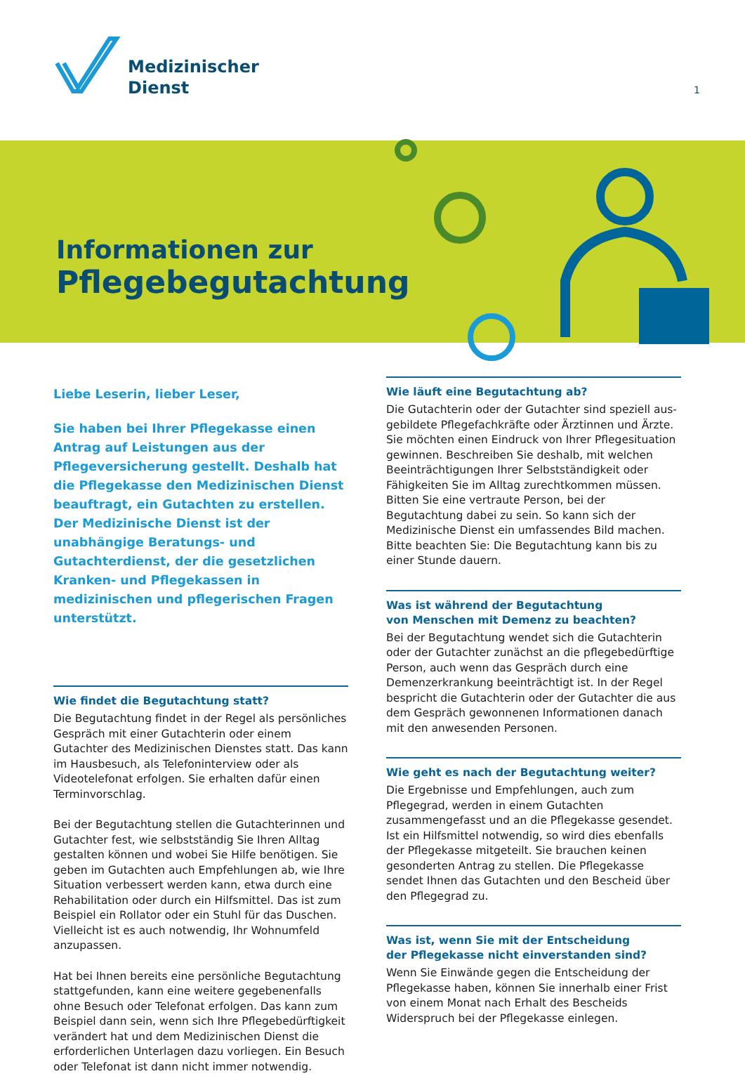Medizinischer
Dienst
1
Informationen zur
Pflegebegutachtung
Liebe Leserin, lieber Leser,
Sie haben bei Ihrer Pflegekasse einen Antrag auf Leistungen aus der Pflegeversicherung gestellt. Deshalb hat die Pflegekasse den Medizinischen Dienst beauftragt, ein Gutachten zu erstellen. Der Medizinische Dienst ist der unabhängige Beratungs- und Gutachterdienst, der die gesetz­lichen Kranken- und Pflegekassen in medizinischen und pflegerischen Fragen unterstützt.
Wie findet die Begutachtung statt?
Die Begutachtung findet in der Regel als persönliches Gespräch mit einer Gutachterin oder einem Gutachter des Medizinischen Dienstes statt. Das kann im Haus­besuch, als Telefoninterview oder als Videotelefonat erfolgen. Sie erhalten dafür einen Terminvorschlag.
Bei der Begutachtung stellen die Gutachterinnen und Gutachter fest, wie selbstständig Sie Ihren Alltag gestal­ten können und wobei Sie Hilfe benötigen. Sie geben im Gutachten auch Empfehlungen ab, wie Ihre Situation verbessert werden kann, etwa durch eine Rehabilitation oder durch ein Hilfsmittel. Das ist zum Beispiel ein Rollator oder ein Stuhl für das Duschen. Vielleicht ist es auch notwendig, Ihr Wohnumfeld anzupassen.
Hat bei Ihnen bereits eine persönliche Begutachtung stattgefunden, kann eine weitere gegebenenfalls ohne Besuch oder Telefonat erfolgen. Das kann zum Beispiel dann sein, wenn sich Ihre Pflegebedürftigkeit verändert hat und dem Medizinischen Dienst die erforderlichen Unterlagen dazu vorliegen. Ein Besuch oder Telefonat ist dann nicht immer notwendig.
Wie läuft eine Begutachtung ab?
Die Gutachterin oder der Gutachter sind speziell aus­gebildete Pflegefachkräfte oder Ärztinnen und Ärzte. Sie möchten einen Eindruck von Ihrer Pflegesituation gewinnen. Beschreiben Sie deshalb, mit welchen Beein­trächtigungen Ihrer Selbstständigkeit oder Fähigkeiten Sie im Alltag zurechtkommen müssen. Bitten Sie eine vertraute Person, bei der Begutachtung dabei zu sein. So kann sich der Medizinische Dienst ein umfassendes Bild machen. Bitte beachten Sie: Die Begutachtung kann bis zu einer Stunde dauern.
Was ist während der Begutachtung
von Menschen mit Demenz zu beachten?
Bei der Begutachtung wendet sich die Gutachterin oder der Gutachter zunächst an die pflegebedürftige Person, auch wenn das Gespräch durch eine Demenzerkrankung beeinträchtigt ist. In der Regel bespricht die Gutachterin oder der Gutachter die aus dem Gespräch gewonnenen Informationen danach mit den anwesenden Personen.
Wie geht es nach der Begutachtung weiter?
Die Ergebnisse und Empfehlungen, auch zum Pflegegrad, werden in einem Gutachten zusammengefasst und an die Pflegekasse gesendet. Ist ein Hilfsmittel notwendig, so wird dies ebenfalls der Pflegekasse mitgeteilt. Sie brauchen keinen gesonderten Antrag zu stellen. Die Pflegekasse sendet Ihnen das Gutachten und den Bescheid über den Pflegegrad zu.
Was ist, wenn Sie mit der Entscheidung
der Pflegekasse nicht einverstanden sind?
Wenn Sie Einwände gegen die Entscheidung der Pflege­kasse haben, können Sie innerhalb einer Frist von einem Monat nach Erhalt des Bescheids Widerspruch bei der Pflegekasse einlegen.